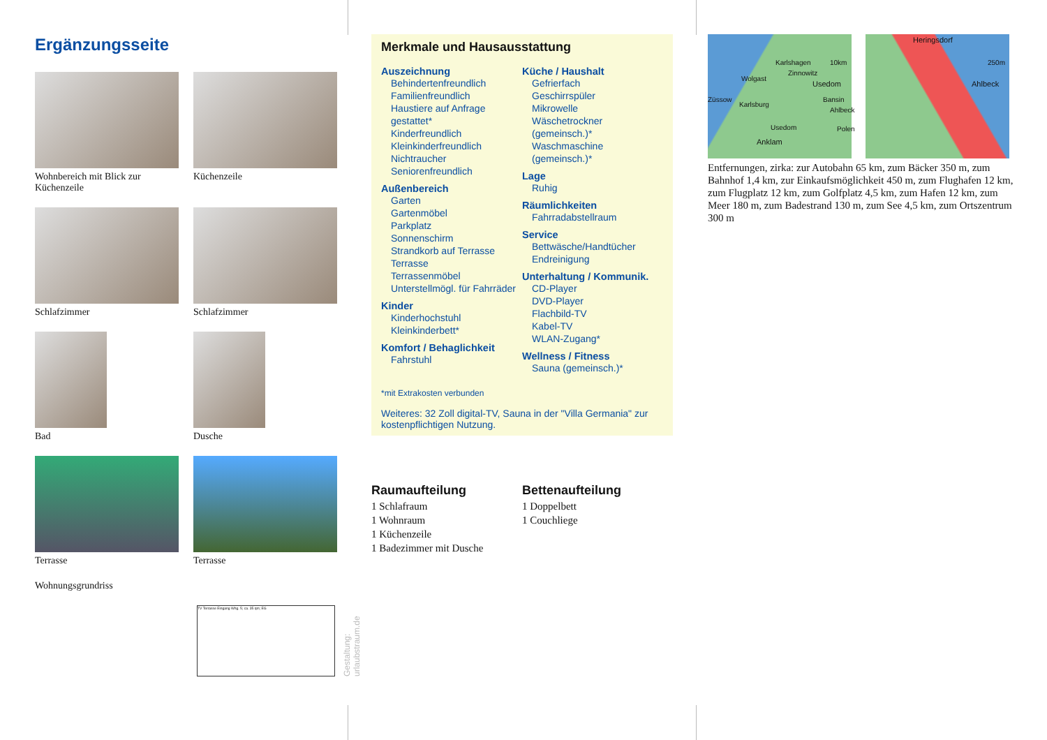Ergänzungsseite
Wohnbereich mit Blick zur Küchenzeile
Küchenzeile
Schlafzimmer
Schlafzimmer
Bad
Dusche
Terrasse
Terrasse
Wohnungsgrundriss
TV Terrasse Eingang Whg. 5; ca. 35 qm; EG
Gestaltung: urlaubstraum.de
Merkmale und Hausausstattung
Auszeichnung
Behindertenfreundlich
Familienfreundlich
Haustiere auf Anfrage gestattet*
Kinderfreundlich
Kleinkinderfreundlich
Nichtraucher
Seniorenfreundlich
Außenbereich
Garten
Gartenmöbel
Parkplatz
Sonnenschirm
Strandkorb auf Terrasse
Terrasse
Terrassenmöbel
Unterstellmögl. für Fahrräder
Kinder
Kinderhochstuhl
Kleinkinderbett*
Komfort / Behaglichkeit
Fahrstuhl
Küche / Haushalt
Gefrierfach
Geschirrspüler
Mikrowelle
Wäschetrockner (gemeinsch.)*
Waschmaschine (gemeinsch.)*
Lage
Ruhig
Räumlichkeiten
Fahrradabstellraum
Service
Bettwäsche/Handtücher
Endreinigung
Unterhaltung / Kommunik.
CD-Player
DVD-Player
Flachbild-TV
Kabel-TV
WLAN-Zugang*
Wellness / Fitness
Sauna (gemeinsch.)*
*mit Extrakosten verbunden
Weiteres: 32 Zoll digital-TV, Sauna in der "Villa Germania" zur kostenpflichtigen Nutzung.
Raumaufteilung
1 Schlafraum
1 Wohnraum
1 Küchenzeile
1 Badezimmer mit Dusche
Bettenaufteilung
1 Doppelbett
1 Couchliege
Karlshagen
Zinnowitz
10km
Wolgast
Usedom
Züssow
Karlsburg
Bansin
Ahlbeck
Usedom
Anklam
Polen
Heringsdorf
250m
Ahlbeck
Entfernungen, zirka: zur Autobahn 65 km, zum Bäcker 350 m, zum Bahnhof 1,4 km, zur Einkaufsmöglichkeit 450 m, zum Flughafen 12 km, zum Flugplatz 12 km, zum Golfplatz 4,5 km, zum Hafen 12 km, zum Meer 180 m, zum Badestrand 130 m, zum See 4,5 km, zum Ortszentrum 300 m